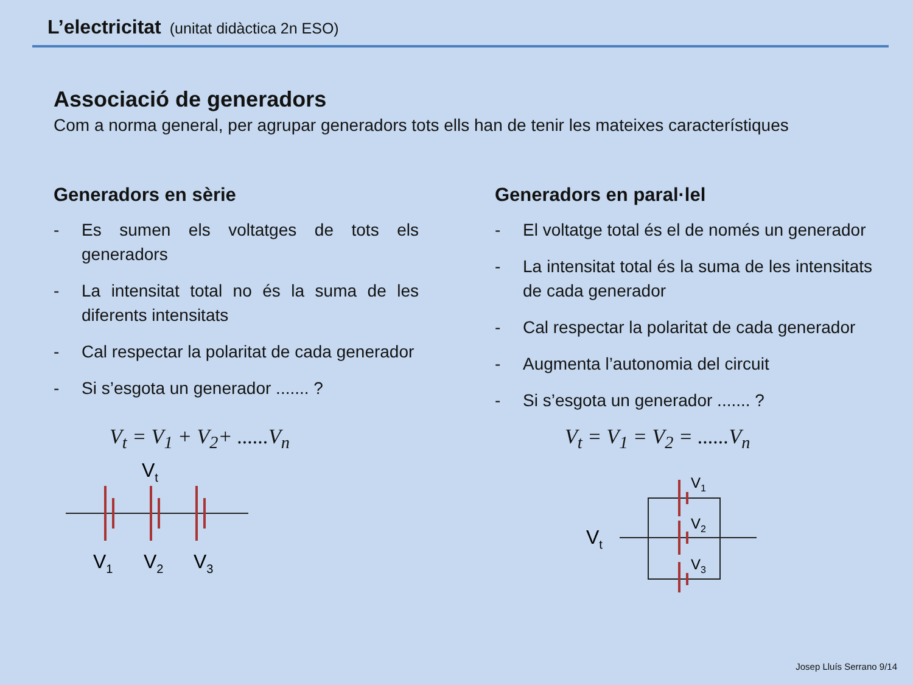L’electricitat (unitat didàctica 2n ESO)
Associació de generadors
Com a norma general, per agrupar generadors tots ells han de tenir les mateixes característiques
Generadors en sèrie
- Es sumen els voltatges de tots els generadors
- La intensitat total no és la suma de les diferents intensitats
- Cal respectar la polaritat de cada generador
- Si s’esgota un generador ....... ?
V<sub>t</sub> = V<sub>1</sub> + V<sub>2</sub>+ ......V<sub>n</sub>
Vt
V1
V2
V3
Generadors en paral·lel
- El voltatge total és el de només un generador
- La intensitat total és la suma de les intensitats de cada generador
- Cal respectar la polaritat de cada generador
- Augmenta l’autonomia del circuit
- Si s’esgota un generador ....... ?
V<sub>t</sub> = V<sub>1</sub> = V<sub>2</sub> = ......V<sub>n</sub>
Vt
V1
V2
V3
Josep Lluís Serrano 9/14